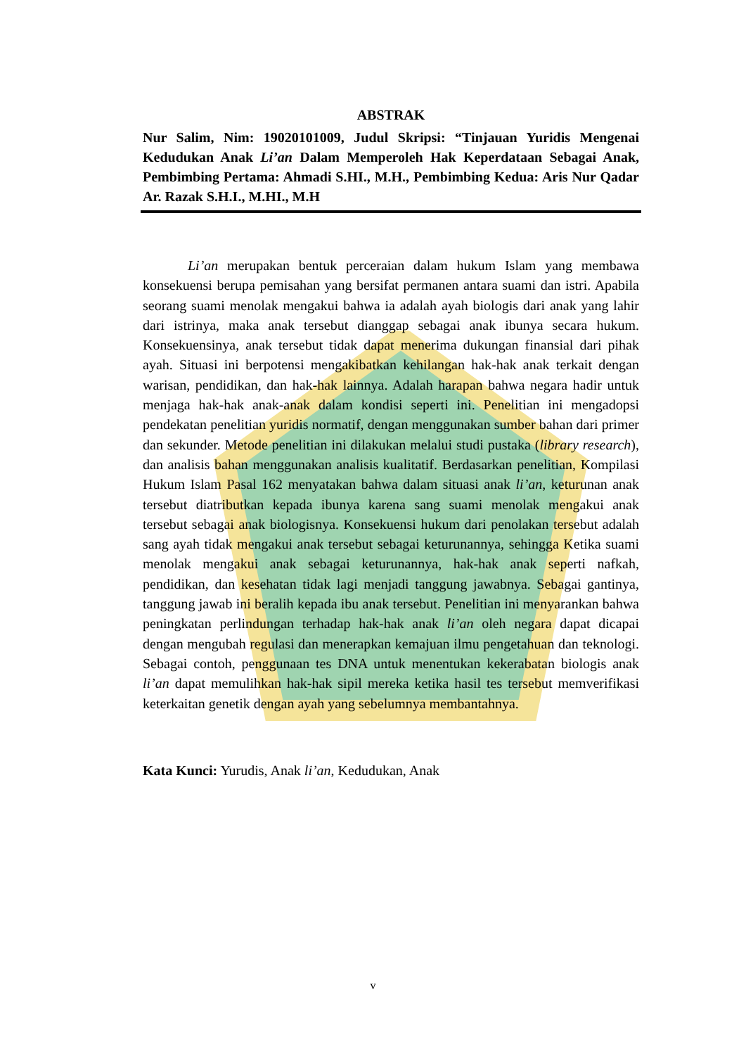ABSTRAK
Nur Salim, Nim: 19020101009, Judul Skripsi: “Tinjauan Yuridis Mengenai Kedudukan Anak Li’an Dalam Memperoleh Hak Keperdataan Sebagai Anak, Pembimbing Pertama: Ahmadi S.HI., M.H., Pembimbing Kedua: Aris Nur Qadar Ar. Razak S.H.I., M.HI., M.H
Li’an merupakan bentuk perceraian dalam hukum Islam yang membawa konsekuensi berupa pemisahan yang bersifat permanen antara suami dan istri. Apabila seorang suami menolak mengakui bahwa ia adalah ayah biologis dari anak yang lahir dari istrinya, maka anak tersebut dianggap sebagai anak ibunya secara hukum. Konsekuensinya, anak tersebut tidak dapat menerima dukungan finansial dari pihak ayah. Situasi ini berpotensi mengakibatkan kehilangan hak-hak anak terkait dengan warisan, pendidikan, dan hak-hak lainnya. Adalah harapan bahwa negara hadir untuk menjaga hak-hak anak-anak dalam kondisi seperti ini. Penelitian ini mengadopsi pendekatan penelitian yuridis normatif, dengan menggunakan sumber bahan dari primer dan sekunder. Metode penelitian ini dilakukan melalui studi pustaka (library research), dan analisis bahan menggunakan analisis kualitatif. Berdasarkan penelitian, Kompilasi Hukum Islam Pasal 162 menyatakan bahwa dalam situasi anak li’an, keturunan anak tersebut diatributkan kepada ibunya karena sang suami menolak mengakui anak tersebut sebagai anak biologisnya. Konsekuensi hukum dari penolakan tersebut adalah sang ayah tidak mengakui anak tersebut sebagai keturunannya, sehingga Ketika suami menolak mengakui anak sebagai keturunannya, hak-hak anak seperti nafkah, pendidikan, dan kesehatan tidak lagi menjadi tanggung jawabnya. Sebagai gantinya, tanggung jawab ini beralih kepada ibu anak tersebut. Penelitian ini menyarankan bahwa peningkatan perlindungan terhadap hak-hak anak li’an oleh negara dapat dicapai dengan mengubah regulasi dan menerapkan kemajuan ilmu pengetahuan dan teknologi. Sebagai contoh, penggunaan tes DNA untuk menentukan kekerabatan biologis anak li’an dapat memulihkan hak-hak sipil mereka ketika hasil tes tersebut memverifikasi keterkaitan genetik dengan ayah yang sebelumnya membantahnya.
Kata Kunci: Yurudis, Anak li’an, Kedudukan, Anak
v